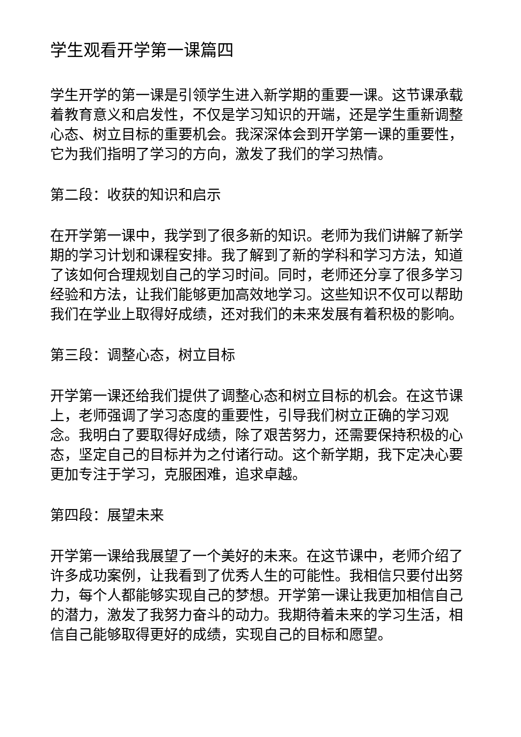学生观看开学第一课篇四
学生开学的第一课是引领学生进入新学期的重要一课。这节课承载着教育意义和启发性，不仅是学习知识的开端，还是学生重新调整心态、树立目标的重要机会。我深深体会到开学第一课的重要性，它为我们指明了学习的方向，激发了我们的学习热情。
第二段：收获的知识和启示
在开学第一课中，我学到了很多新的知识。老师为我们讲解了新学期的学习计划和课程安排。我了解到了新的学科和学习方法，知道了该如何合理规划自己的学习时间。同时，老师还分享了很多学习经验和方法，让我们能够更加高效地学习。这些知识不仅可以帮助我们在学业上取得好成绩，还对我们的未来发展有着积极的影响。
第三段：调整心态，树立目标
开学第一课还给我们提供了调整心态和树立目标的机会。在这节课上，老师强调了学习态度的重要性，引导我们树立正确的学习观念。我明白了要取得好成绩，除了艰苦努力，还需要保持积极的心态，坚定自己的目标并为之付诸行动。这个新学期，我下定决心要更加专注于学习，克服困难，追求卓越。
第四段：展望未来
开学第一课给我展望了一个美好的未来。在这节课中，老师介绍了许多成功案例，让我看到了优秀人生的可能性。我相信只要付出努力，每个人都能够实现自己的梦想。开学第一课让我更加相信自己的潜力，激发了我努力奋斗的动力。我期待着未来的学习生活，相信自己能够取得更好的成绩，实现自己的目标和愿望。